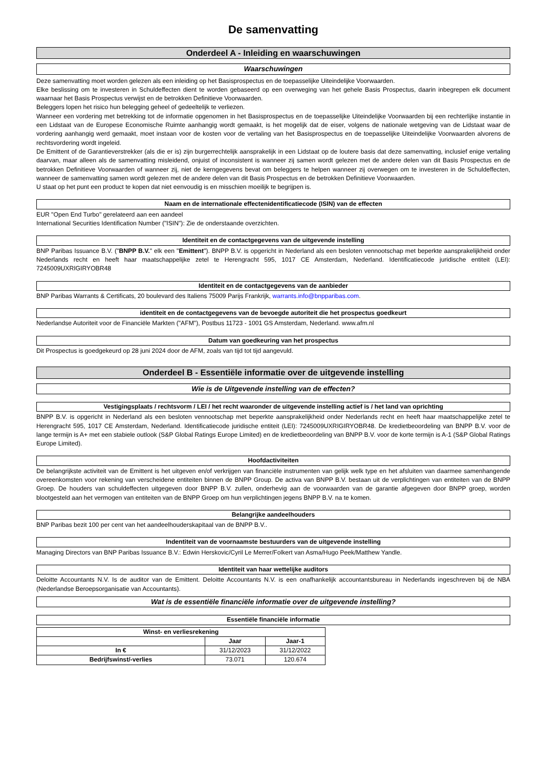De samenvatting
Onderdeel A - Inleiding en waarschuwingen
Waarschuwingen
Deze samenvatting moet worden gelezen als een inleiding op het Basisprospectus en de toepasselijke Uiteindelijke Voorwaarden.
Elke beslissing om te investeren in Schuldeffecten dient te worden gebaseerd op een overweging van het gehele Basis Prospectus, daarin inbegrepen elk document waarnaar het Basis Prospectus verwijst en de betrokken Definitieve Voorwaarden.
Beleggers lopen het risico hun belegging geheel of gedeeltelijk te verliezen.
Wanneer een vordering met betrekking tot de informatie opgenomen in het Basisprospectus en de toepasselijke Uiteindelijke Voorwaarden bij een rechterlijke instantie in een Lidstaat van de Europese Economische Ruimte aanhangig wordt gemaakt, is het mogelijk dat de eiser, volgens de nationale wetgeving van de Lidstaat waar de vordering aanhangig werd gemaakt, moet instaan voor de kosten voor de vertaling van het Basisprospectus en de toepasselijke Uiteindelijke Voorwaarden alvorens de rechtsvordering wordt ingeleid.
De Emittent of de Garantieverstrekker (als die er is) zijn burgerrechtelijk aansprakelijk in een Lidstaat op de loutere basis dat deze samenvatting, inclusief enige vertaling daarvan, maar alleen als de samenvatting misleidend, onjuist of inconsistent is wanneer zij samen wordt gelezen met de andere delen van dit Basis Prospectus en de betrokken Definitieve Voorwaarden of wanneer zij, niet de kerngegevens bevat om beleggers te helpen wanneer zij overwegen om te investeren in de Schuldeffecten, wanneer de samenvatting samen wordt gelezen met de andere delen van dit Basis Prospectus en de betrokken Definitieve Voorwaarden.
U staat op het punt een product te kopen dat niet eenvoudig is en misschien moeilijk te begrijpen is.
Naam en de internationale effectenidentificatiecode (ISIN) van de effecten
EUR "Open End Turbo" gerelateerd aan een aandeel
International Securities Identification Number ("ISIN"): Zie de onderstaande overzichten.
Identiteit en de contactgegevens van de uitgevende instelling
BNP Paribas Issuance B.V. ("BNPP B.V." elk een "Emittent"). BNPP B.V. is opgericht in Nederland als een besloten vennootschap met beperkte aansprakelijkheid onder Nederlands recht en heeft haar maatschappelijke zetel te Herengracht 595, 1017 CE Amsterdam, Nederland. Identificatiecode juridische entiteit (LEI): 7245009UXRIGIRYOBR48
Identiteit en de contactgegevens van de aanbieder
BNP Paribas Warrants & Certificats, 20 boulevard des Italiens 75009 Parijs Frankrijk, warrants.info@bnpparibas.com.
identiteit en de contactgegevens van de bevoegde autoriteit die het prospectus goedkeurt
Nederlandse Autoriteit voor de Financiële Markten ("AFM"), Postbus 11723 - 1001 GS Amsterdam, Nederland. www.afm.nl
Datum van goedkeuring van het prospectus
Dit Prospectus is goedgekeurd op 28 juni 2024 door de AFM, zoals van tijd tot tijd aangevuld.
Onderdeel B - Essentiële informatie over de uitgevende instelling
Wie is de Uitgevende instelling van de effecten?
Vestigingsplaats / rechtsvorm / LEI / het recht waaronder de uitgevende instelling actief is / het land van oprichting
BNPP B.V. is opgericht in Nederland als een besloten vennootschap met beperkte aansprakelijkheid onder Nederlands recht en heeft haar maatschappelijke zetel te Herengracht 595, 1017 CE Amsterdam, Nederland. Identificatiecode juridische entiteit (LEI): 7245009UXRIGIRYOBR48. De kredietbeoordeling van BNPP B.V. voor de lange termijn is A+ met een stabiele outlook (S&P Global Ratings Europe Limited) en de kredietbeoordeling van BNPP B.V. voor de korte termijn is A-1 (S&P Global Ratings Europe Limited).
Hoofdactiviteiten
De belangrijkste activiteit van de Emittent is het uitgeven en/of verkrijgen van financiële instrumenten van gelijk welk type en het afsluiten van daarmee samenhangende overeenkomsten voor rekening van verscheidene entiteiten binnen de BNPP Group. De activa van BNPP B.V. bestaan uit de verplichtingen van entiteiten van de BNPP Groep. De houders van schuldeffecten uitgegeven door BNPP B.V. zullen, onderhevig aan de voorwaarden van de garantie afgegeven door BNPP groep, worden blootgesteld aan het vermogen van entiteiten van de BNPP Groep om hun verplichtingen jegens BNPP B.V. na te komen.
Belangrijke aandeelhouders
BNP Paribas bezit 100 per cent van het aandeelhouderskapitaal van de BNPP B.V..
Indentiteit van de voornaamste bestuurders van de uitgevende instelling
Managing Directors van BNP Paribas Issuance B.V.: Edwin Herskovic/Cyril Le Merrer/Folkert van Asma/Hugo Peek/Matthew Yandle.
Identiteit van haar wettelijke auditors
Deloitte Accountants N.V. Is de auditor van de Emittent. Deloitte Accountants N.V. is een onafhankelijk accountantsbureau in Nederlands ingeschreven bij de NBA (Nederlandse Beroepsorganisatie van Accountants).
Wat is de essentiële financiële informatie over de uitgevende instelling?
Essentiële financiële informatie
| Winst- en verliesrekening | | |
| --- | --- | --- |
| | Jaar | Jaar-1 |
| In € | 31/12/2023 | 31/12/2022 |
| Bedrijfswinst/-verlies | 73.071 | 120.674 |